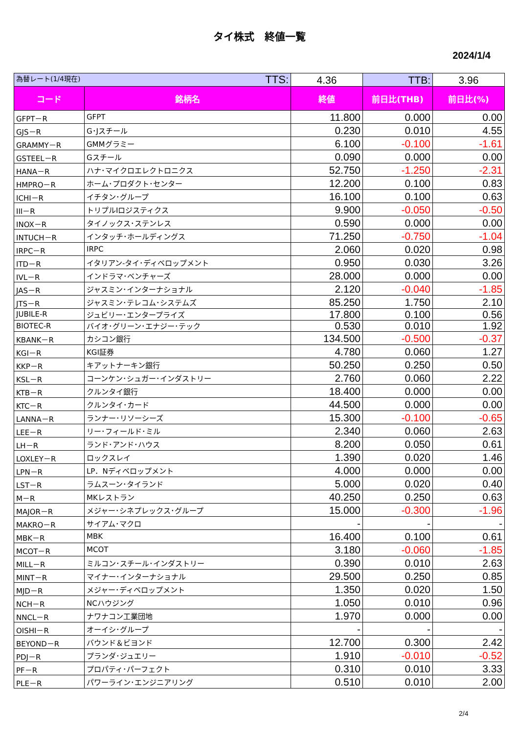タイ株式　終値一覧
2024/1/4
| 為替レート(1/4現在) TTS: | | 4.36 | TTB: | 3.96 |
| コード | 銘柄名 | 終値 | 前日比(THB) | 前日比(%) |
| GFPT－R | GFPT | 11.800 | 0.000 | 0.00 |
| GJS－R | G･Jスチール | 0.230 | 0.010 | 4.55 |
| GRAMMY－R | GMMグラミー | 6.100 | -0.100 | -1.61 |
| GSTEEL－R | Gスチール | 0.090 | 0.000 | 0.00 |
| HANA－R | ハナ･マイクロエレクトロニクス | 52.750 | -1.250 | -2.31 |
| HMPRO－R | ホーム･プロダクト･センター | 12.200 | 0.100 | 0.83 |
| ICHI－R | イチタン･グループ | 16.100 | 0.100 | 0.63 |
| III－R | トリプルIロジスティクス | 9.900 | -0.050 | -0.50 |
| INOX－R | タイノックス･ステンレス | 0.590 | 0.000 | 0.00 |
| INTUCH－R | インタッチ･ホールディングス | 71.250 | -0.750 | -1.04 |
| IRPC－R | IRPC | 2.060 | 0.020 | 0.98 |
| ITD－R | イタリアン-タイ･ディベロップメント | 0.950 | 0.030 | 3.26 |
| IVL－R | インドラマ･ベンチャーズ | 28.000 | 0.000 | 0.00 |
| JAS－R | ジャスミン･インターナショナル | 2.120 | -0.040 | -1.85 |
| JTS－R | ジャスミン･テレコム･システムズ | 85.250 | 1.750 | 2.10 |
| JUBILE-R | ジュビリー･エンタープライズ | 17.800 | 0.100 | 0.56 |
| BIOTEC-R | バイオ･グリーン･エナジー･テック | 0.530 | 0.010 | 1.92 |
| KBANK－R | カシコン銀行 | 134.500 | -0.500 | -0.37 |
| KGI－R | KGI証券 | 4.780 | 0.060 | 1.27 |
| KKP－R | キアットナーキン銀行 | 50.250 | 0.250 | 0.50 |
| KSL－R | コーンケン･シュガー･インダストリー | 2.760 | 0.060 | 2.22 |
| KTB－R | クルンタイ銀行 | 18.400 | 0.000 | 0.00 |
| KTC－R | クルンタイ･カード | 44.500 | 0.000 | 0.00 |
| LANNA－R | ランナー･リソーシーズ | 15.300 | -0.100 | -0.65 |
| LEE－R | リー･フィールド･ミル | 2.340 | 0.060 | 2.63 |
| LH－R | ランド･アンド･ハウス | 8.200 | 0.050 | 0.61 |
| LOXLEY－R | ロックスレイ | 1.390 | 0.020 | 1.46 |
| LPN－R | LP．Nディベロップメント | 4.000 | 0.000 | 0.00 |
| LST－R | ラムスーン･タイランド | 5.000 | 0.020 | 0.40 |
| M－R | MKレストラン | 40.250 | 0.250 | 0.63 |
| MAJOR－R | メジャー･シネプレックス･グループ | 15.000 | -0.300 | -1.96 |
| MAKRO－R | サイアム･マクロ | - | - | - |
| MBK－R | MBK | 16.400 | 0.100 | 0.61 |
| MCOT－R | MCOT | 3.180 | -0.060 | -1.85 |
| MILL－R | ミルコン･スチール･インダストリー | 0.390 | 0.010 | 2.63 |
| MINT－R | マイナー･インターナショナル | 29.500 | 0.250 | 0.85 |
| MJD－R | メジャー･ディベロップメント | 1.350 | 0.020 | 1.50 |
| NCH－R | NCハウジング | 1.050 | 0.010 | 0.96 |
| NNCL－R | ナワナコン工業団地 | 1.970 | 0.000 | 0.00 |
| OISHI－R | オーイシ･グループ | - | - | - |
| BEYOND－R | バウンド＆ビヨンド | 12.700 | 0.300 | 2.42 |
| PDJ－R | プランダ･ジュエリー | 1.910 | -0.010 | -0.52 |
| PF－R | プロパティ･パーフェクト | 0.310 | 0.010 | 3.33 |
| PLE－R | パワーライン･エンジニアリング | 0.510 | 0.010 | 2.00 |
2/4